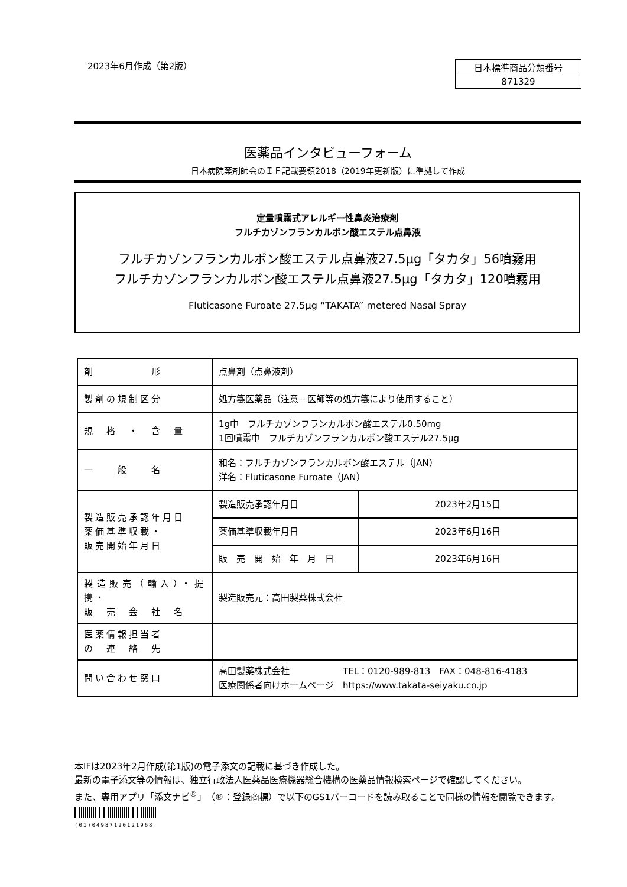2023年6月作成（第2版）
| 日本標準商品分類番号 |
| 871329 |
医薬品インタビューフォーム
日本病院薬剤師会のＩＦ記載要領2018（2019年更新版）に準拠して作成
定量噴霧式アレルギー性鼻炎治療剤
フルチカゾンフランカルボン酸エステル点鼻液
フルチカゾンフランカルボン酸エステル点鼻液27.5μg「タカタ」56噴霧用
フルチカゾンフランカルボン酸エステル点鼻液27.5μg「タカタ」120噴霧用
Fluticasone Furoate 27.5μg “TAKATA” metered Nasal Spray
| 剤 形 | 点鼻剤（点鼻液剤） | |
| 製剤の規制区分 | 処方箋医薬品（注意－医師等の処方箋により使用すること） | |
| 規 格 ・ 含 量 | 1g中 フルチカゾンフランカルボン酸エステル0.50mg 1回噴霧中 フルチカゾンフランカルボン酸エステル27.5μg | |
| 一 般 名 | 和名：フルチカゾンフランカルボン酸エステル（JAN） 洋名：Fluticasone Furoate（JAN） | |
| 製造販売承認年月日 薬価基準収載・ 販売開始年月日 | 製造販売承認年月日 | 2023年2月15日 |
| | 薬価基準収載年月日 | 2023年6月16日 |
| | 販 売 開 始 年 月 日 | 2023年6月16日 |
| 製造販売（輸入）・提携・ 販 売 会 社 名 | 製造販売元：高田製薬株式会社 | |
| 医薬情報担当者 の 連 絡 先 | | |
| 問い合わせ窓口 | 高田製薬株式会社 TEL：0120-989-813 FAX：048-816-4183 医療関係者向けホームページ https://www.takata-seiyaku.co.jp | |
本IFは2023年2月作成(第1版)の電子添文の記載に基づき作成した。
最新の電子添文等の情報は、独立行政法人医薬品医療機器総合機構の医薬品情報検索ページで確認してください。
また、専用アプリ「添文ナビ<sup>®</sup>」（®：登録商標）で以下のGS1バーコードを読み取ることで同様の情報を閲覧できます。
(01)04987120121968